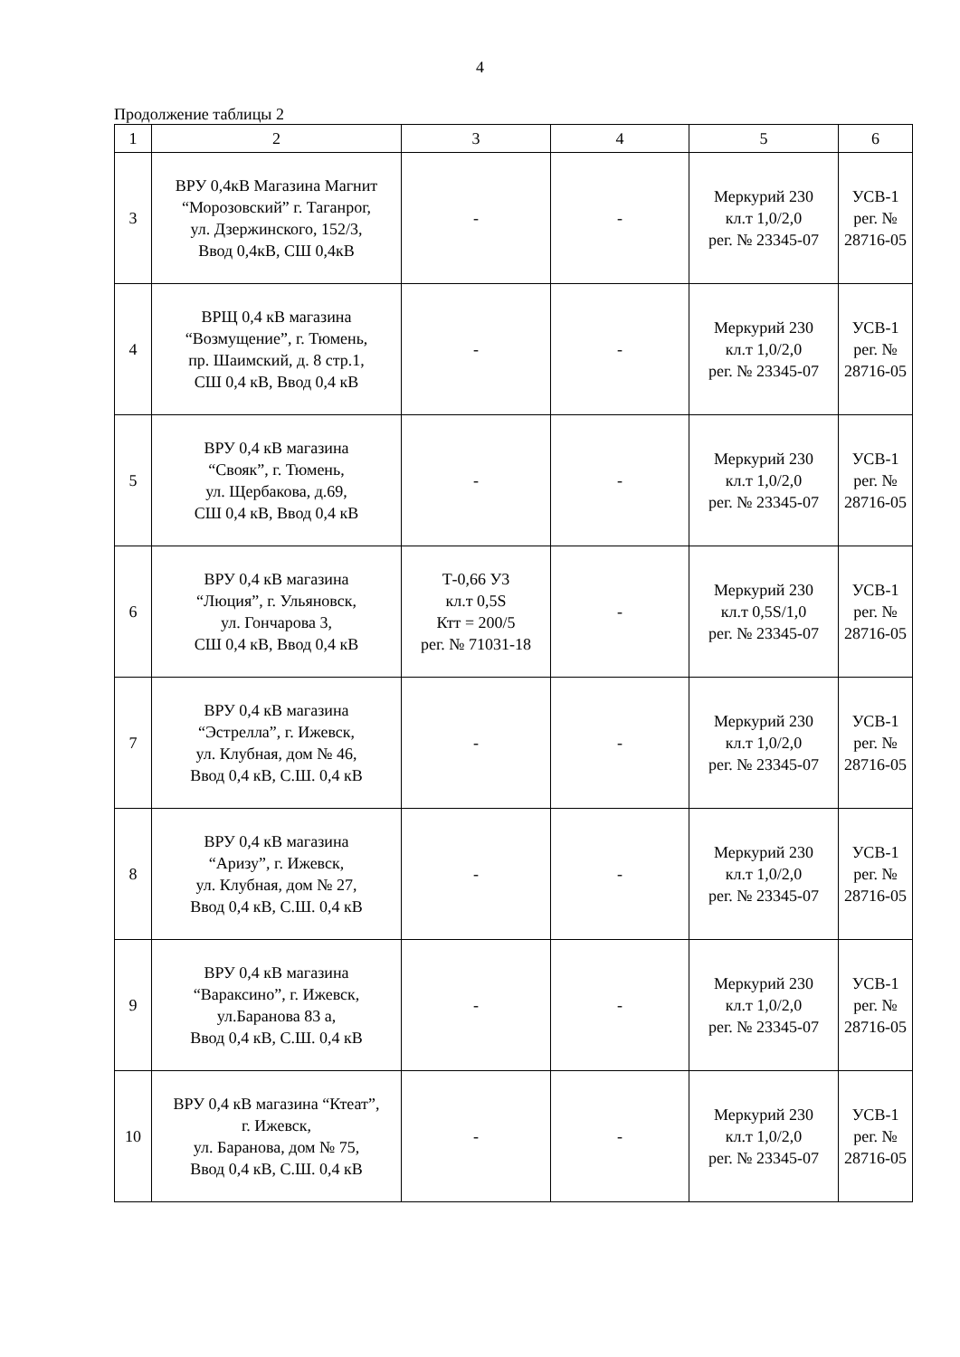4
Продолжение таблицы 2
| 1 | 2 | 3 | 4 | 5 | 6 |
| --- | --- | --- | --- | --- | --- |
| 3 | ВРУ 0,4кВ Магазина Магнит “Морозовский” г. Таганрог, ул. Дзержинского, 152/3, Ввод 0,4кВ, СШ 0,4кВ | - | - | Меркурий 230 кл.т 1,0/2,0 рег. № 23345-07 | УСВ-1 рег. № 28716-05 |
| 4 | ВРЩ 0,4 кВ магазина “Возмущение”, г. Тюмень, пр. Шаимский, д. 8 стр.1, СШ 0,4 кВ, Ввод 0,4 кВ | - | - | Меркурий 230 кл.т 1,0/2,0 рег. № 23345-07 | УСВ-1 рег. № 28716-05 |
| 5 | ВРУ 0,4 кВ магазина “Свояк”, г. Тюмень, ул. Щербакова, д.69, СШ 0,4 кВ, Ввод 0,4 кВ | - | - | Меркурий 230 кл.т 1,0/2,0 рег. № 23345-07 | УСВ-1 рег. № 28716-05 |
| 6 | ВРУ 0,4 кВ магазина “Люция”, г. Ульяновск, ул. Гончарова 3, СШ 0,4 кВ, Ввод 0,4 кВ | Т-0,66 У3 кл.т 0,5S Ктт = 200/5 рег. № 71031-18 | - | Меркурий 230 кл.т 0,5S/1,0 рег. № 23345-07 | УСВ-1 рег. № 28716-05 |
| 7 | ВРУ 0,4 кВ магазина “Эстрелла”, г. Ижевск, ул. Клубная, дом № 46, Ввод 0,4 кВ, С.Ш. 0,4 кВ | - | - | Меркурий 230 кл.т 1,0/2,0 рег. № 23345-07 | УСВ-1 рег. № 28716-05 |
| 8 | ВРУ 0,4 кВ магазина “Аризу”, г. Ижевск, ул. Клубная, дом № 27, Ввод 0,4 кВ, С.Ш. 0,4 кВ | - | - | Меркурий 230 кл.т 1,0/2,0 рег. № 23345-07 | УСВ-1 рег. № 28716-05 |
| 9 | ВРУ 0,4 кВ магазина “Вараксино”, г. Ижевск, ул.Баранова 83 а, Ввод 0,4 кВ, С.Ш. 0,4 кВ | - | - | Меркурий 230 кл.т 1,0/2,0 рег. № 23345-07 | УСВ-1 рег. № 28716-05 |
| 10 | ВРУ 0,4 кВ магазина “Ктеат”, г. Ижевск, ул. Баранова, дом № 75, Ввод 0,4 кВ, С.Ш. 0,4 кВ | - | - | Меркурий 230 кл.т 1,0/2,0 рег. № 23345-07 | УСВ-1 рег. № 28716-05 |